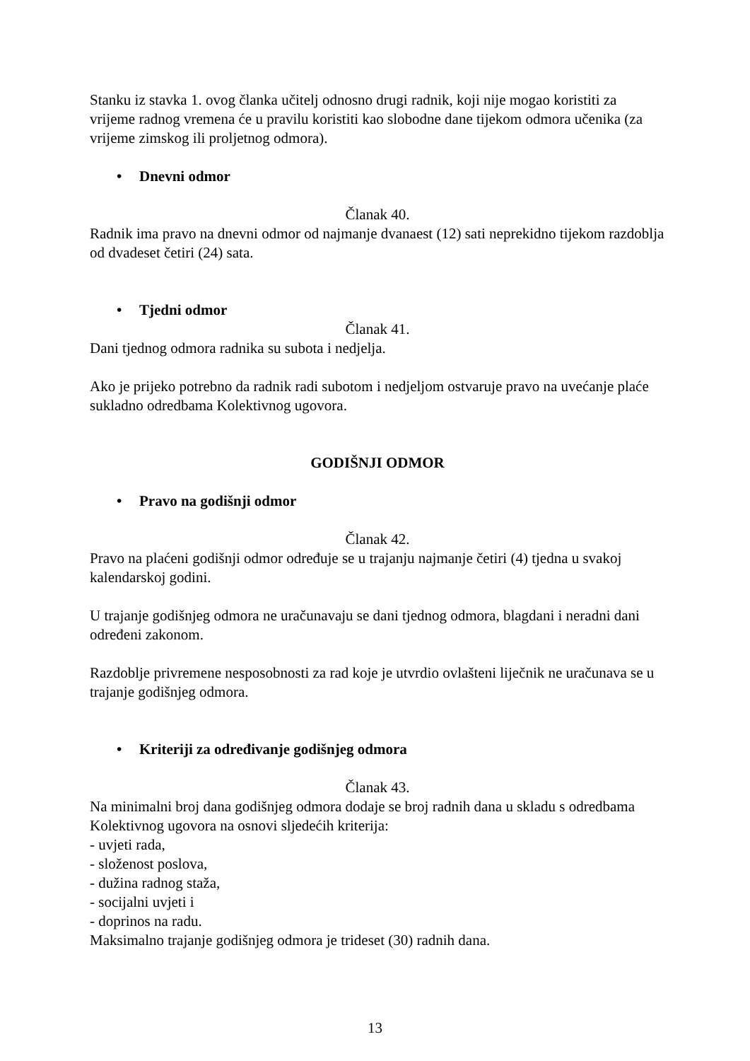Stanku iz stavka 1. ovog članka učitelj odnosno drugi radnik, koji nije mogao koristiti za vrijeme radnog vremena će u pravilu koristiti kao slobodne dane tijekom odmora učenika (za vrijeme zimskog ili proljetnog odmora).
• Dnevni odmor
Članak 40.
Radnik ima pravo na dnevni odmor od najmanje dvanaest (12) sati neprekidno tijekom razdoblja od dvadeset četiri (24) sata.
• Tjedni odmor
Članak 41.
Dani tjednog odmora radnika su subota i nedjelja.
Ako je prijeko potrebno da radnik radi subotom i nedjeljom ostvaruje pravo na uvećanje plaće sukladno odredbama Kolektivnog ugovora.
GODIŠNJI ODMOR
• Pravo na godišnji odmor
Članak 42.
Pravo na plaćeni godišnji odmor određuje se u trajanju najmanje četiri (4) tjedna u svakoj kalendarskoj godini.
U trajanje godišnjeg odmora ne uračunavaju se dani tjednog odmora, blagdani i neradni dani određeni zakonom.
Razdoblje privremene nesposobnosti za rad koje je utvrdio ovlašteni liječnik ne uračunava se u trajanje godišnjeg odmora.
• Kriteriji za određivanje godišnjeg odmora
Članak 43.
Na minimalni broj dana godišnjeg odmora dodaje se broj radnih dana u skladu s odredbama Kolektivnog ugovora na osnovi sljedećih kriterija:
- uvjeti rada,
- složenost poslova,
- dužina radnog staža,
- socijalni uvjeti i
- doprinos na radu.
Maksimalno trajanje godišnjeg odmora je trideset (30) radnih dana.
13